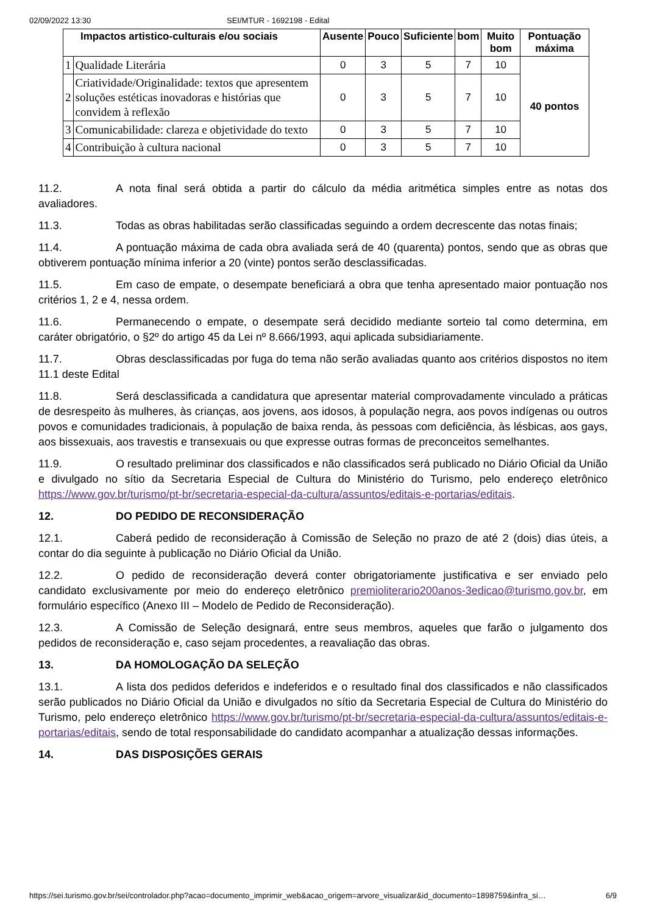02/09/2022 13:30 SEI/MTUR - 1692198 - Edital
| Impactos artistico-culturais e/ou sociais | | Ausente | Pouco | Suficiente | bom | Muito bom | Pontuação máxima |
| --- | --- | --- | --- | --- | --- | --- | --- |
| 1 | Qualidade Literária | 0 | 3 | 5 | 7 | 10 | 40 pontos |
| 2 | Criatividade/Originalidade: textos que apresentem soluções estéticas inovadoras e histórias que convidem à reflexão | 0 | 3 | 5 | 7 | 10 | |
| 3 | Comunicabilidade: clareza e objetividade do texto | 0 | 3 | 5 | 7 | 10 | |
| 4 | Contribuição à cultura nacional | 0 | 3 | 5 | 7 | 10 | |
11.2. A nota final será obtida a partir do cálculo da média aritmética simples entre as notas dos avaliadores.
11.3. Todas as obras habilitadas serão classificadas seguindo a ordem decrescente das notas finais;
11.4. A pontuação máxima de cada obra avaliada será de 40 (quarenta) pontos, sendo que as obras que obtiverem pontuação mínima inferior a 20 (vinte) pontos serão desclassificadas.
11.5. Em caso de empate, o desempate beneficiará a obra que tenha apresentado maior pontuação nos critérios 1, 2 e 4, nessa ordem.
11.6. Permanecendo o empate, o desempate será decidido mediante sorteio tal como determina, em caráter obrigatório, o §2º do artigo 45 da Lei nº 8.666/1993, aqui aplicada subsidiariamente.
11.7. Obras desclassificadas por fuga do tema não serão avaliadas quanto aos critérios dispostos no item 11.1 deste Edital
11.8. Será desclassificada a candidatura que apresentar material comprovadamente vinculado a práticas de desrespeito às mulheres, às crianças, aos jovens, aos idosos, à população negra, aos povos indígenas ou outros povos e comunidades tradicionais, à população de baixa renda, às pessoas com deficiência, às lésbicas, aos gays, aos bissexuais, aos travestis e transexuais ou que expresse outras formas de preconceitos semelhantes.
11.9. O resultado preliminar dos classificados e não classificados será publicado no Diário Oficial da União e divulgado no sítio da Secretaria Especial de Cultura do Ministério do Turismo, pelo endereço eletrônico https://www.gov.br/turismo/pt-br/secretaria-especial-da-cultura/assuntos/editais-e-portarias/editais.
12. DO PEDIDO DE RECONSIDERAÇÃO
12.1. Caberá pedido de reconsideração à Comissão de Seleção no prazo de até 2 (dois) dias úteis, a contar do dia seguinte à publicação no Diário Oficial da União.
12.2. O pedido de reconsideração deverá conter obrigatoriamente justificativa e ser enviado pelo candidato exclusivamente por meio do endereço eletrônico premioliterario200anos-3edicao@turismo.gov.br, em formulário específico (Anexo III – Modelo de Pedido de Reconsideração).
12.3. A Comissão de Seleção designará, entre seus membros, aqueles que farão o julgamento dos pedidos de reconsideração e, caso sejam procedentes, a reavaliação das obras.
13. DA HOMOLOGAÇÃO DA SELEÇÃO
13.1. A lista dos pedidos deferidos e indeferidos e o resultado final dos classificados e não classificados serão publicados no Diário Oficial da União e divulgados no sítio da Secretaria Especial de Cultura do Ministério do Turismo, pelo endereço eletrônico https://www.gov.br/turismo/pt-br/secretaria-especial-da-cultura/assuntos/editais-e-portarias/editais, sendo de total responsabilidade do candidato acompanhar a atualização dessas informações.
14. DAS DISPOSIÇÕES GERAIS
https://sei.turismo.gov.br/sei/controlador.php?acao=documento_imprimir_web&acao_origem=arvore_visualizar&id_documento=1898759&infra_si… 6/9